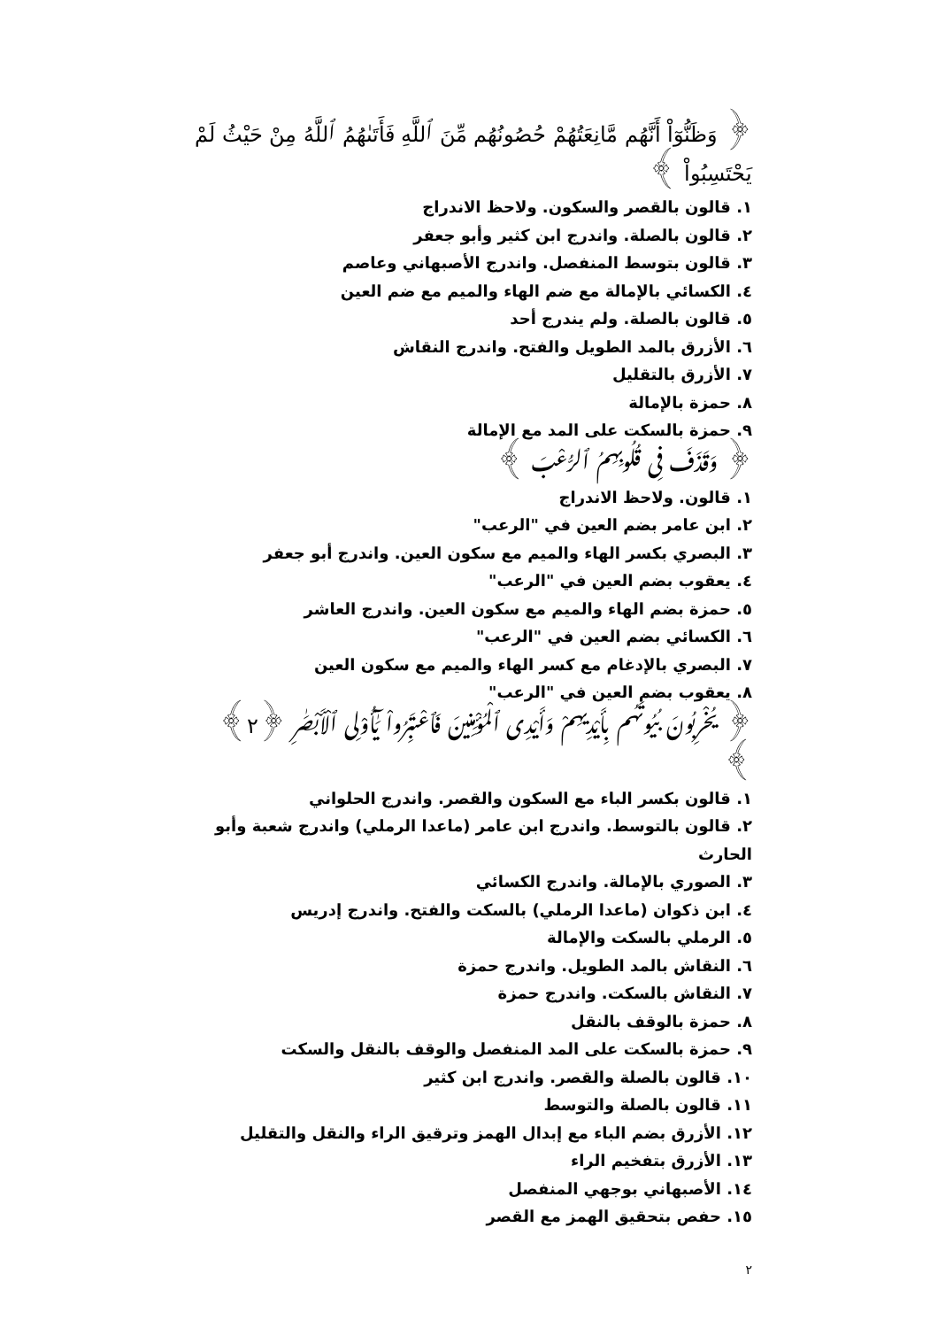﴿ وَظَنُّوٓاْ أَنَّهُم مَّانِعَتُهُمْ حُصُونُهُم مِّنَ ٱللَّهِ فَأَتَىٰهُمُ ٱللَّهُ مِنْ حَيْثُ لَمْ يَحْتَسِبُواْ ﴾
١. قالون بالقصر والسكون. ولاحظ الاندراج
٢. قالون بالصلة. واندرج ابن كثير وأبو جعفر
٣. قالون بتوسط المنفصل. واندرج الأصبهاني وعاصم
٤. الكسائي بالإمالة مع ضم الهاء والميم مع ضم العين
٥. قالون بالصلة. ولم يندرج أحد
٦. الأزرق بالمد الطويل والفتح. واندرج النقاش
٧. الأزرق بالتقليل
٨. حمزة بالإمالة
٩. حمزة بالسكت على المد مع الإمالة
﴿ وَقَذَفَ فِى قُلُوبِهِمُ ٱلرُّعْبَ ﴾
١. قالون. ولاحظ الاندراج
٢. ابن عامر بضم العين في "الرعب"
٣. البصري بكسر الهاء والميم مع سكون العين. واندرج أبو جعفر
٤. يعقوب بضم العين في "الرعب"
٥. حمزة بضم الهاء والميم مع سكون العين. واندرج العاشر
٦. الكسائي بضم العين في "الرعب"
٧. البصري بالإدغام مع كسر الهاء والميم مع سكون العين
٨. يعقوب بضم العين في "الرعب"
﴿ يُخْرِبُونَ بُيُوتَهُم بِأَيْدِيهِمْ وَأَيْدِى ٱلْمُؤْمِنِينَ فَٱعْتَبِرُواْ يَٰٓأُوْلِى ٱلْأَبْصَٰرِ ﴿٢﴾ ﴾
١. قالون بكسر الباء مع السكون والقصر. واندرج الحلواني
٢. قالون بالتوسط. واندرج ابن عامر (ماعدا الرملي) واندرج شعبة وأبو الحارث
٣. الصوري بالإمالة. واندرج الكسائي
٤. ابن ذكوان (ماعدا الرملي) بالسكت والفتح. واندرج إدريس
٥. الرملي بالسكت والإمالة
٦. النقاش بالمد الطويل. واندرج حمزة
٧. النقاش بالسكت. واندرج حمزة
٨. حمزة بالوقف بالنقل
٩. حمزة بالسكت على المد المنفصل والوقف بالنقل والسكت
١٠. قالون بالصلة والقصر. واندرج ابن كثير
١١. قالون بالصلة والتوسط
١٢. الأزرق بضم الباء مع إبدال الهمز وترقيق الراء والنقل والتقليل
١٣. الأزرق بتفخيم الراء
١٤. الأصبهاني بوجهي المنفصل
١٥. حفص بتحقيق الهمز مع القصر
٢